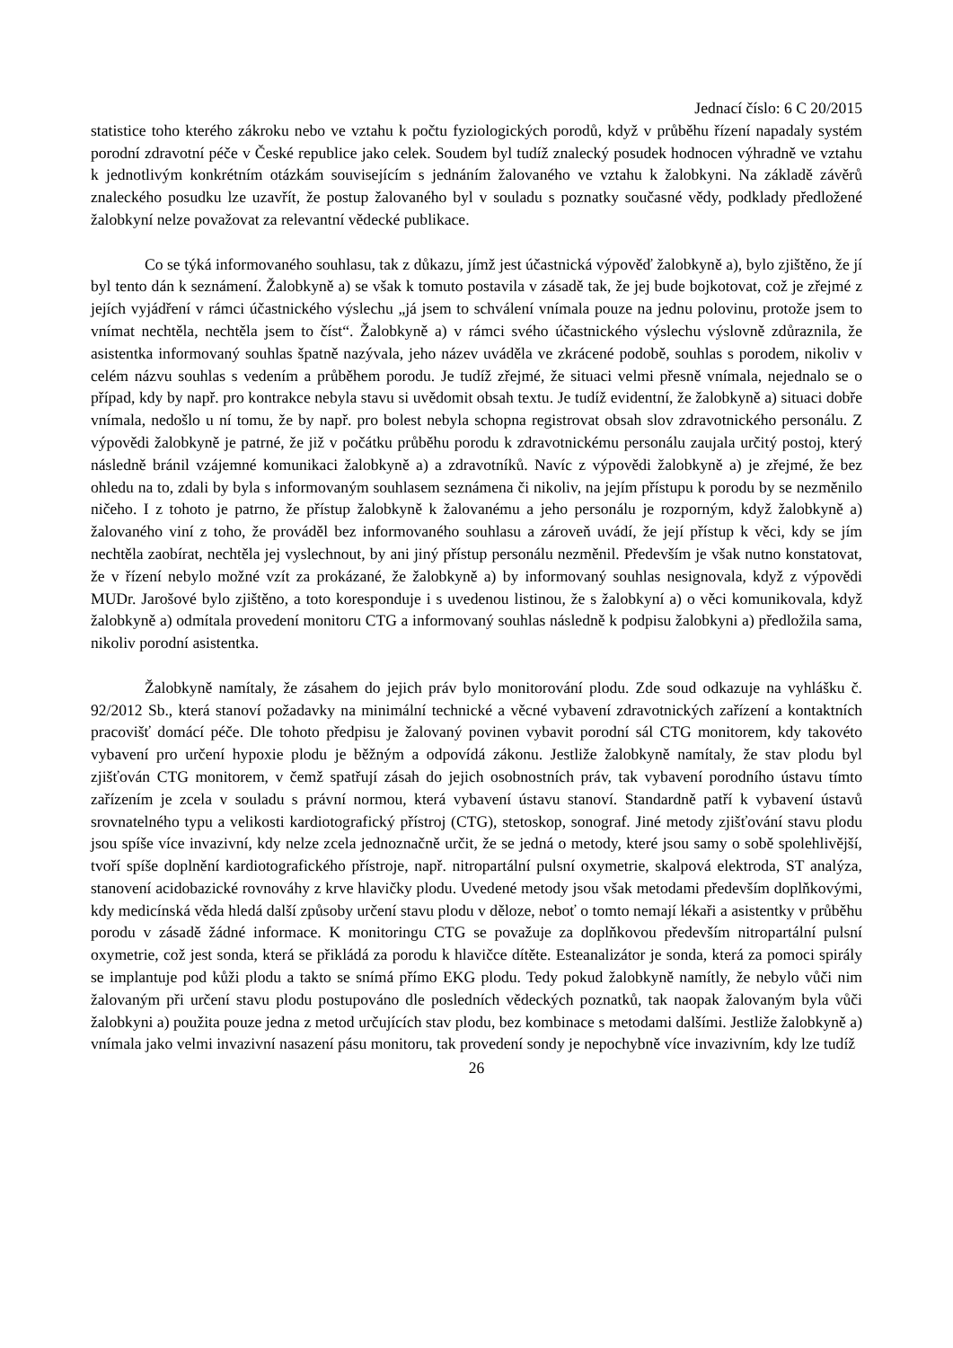Jednací číslo: 6 C 20/2015
statistice toho kterého zákroku nebo ve vztahu k počtu fyziologických porodů, když v průběhu řízení napadaly systém porodní zdravotní péče v České republice jako celek. Soudem byl tudíž znalecký posudek hodnocen výhradně ve vztahu k jednotlivým konkrétním otázkám souvisejícím s jednáním žalovaného ve vztahu k žalobkyni. Na základě závěrů znaleckého posudku lze uzavřít, že postup žalovaného byl v souladu s poznatky současné vědy, podklady předložené žalobkyní nelze považovat za relevantní vědecké publikace.
Co se týká informovaného souhlasu, tak z důkazu, jímž jest účastnická výpověď žalobkyně a), bylo zjištěno, že jí byl tento dán k seznámení. Žalobkyně a) se však k tomuto postavila v zásadě tak, že jej bude bojkotovat, což je zřejmé z jejích vyjádření v rámci účastnického výslechu „já jsem to schválení vnímala pouze na jednu polovinu, protože jsem to vnímat nechtěla, nechtěla jsem to číst“. Žalobkyně a) v rámci svého účastnického výslechu výslovně zdůraznila, že asistentka informovaný souhlas špatně nazývala, jeho název uváděla ve zkrácené podobě, souhlas s porodem, nikoliv v celém názvu souhlas s vedením a průběhem porodu. Je tudíž zřejmé, že situaci velmi přesně vnímala, nejednalo se o případ, kdy by např. pro kontrakce nebyla stavu si uvědomit obsah textu. Je tudíž evidentní, že žalobkyně a) situaci dobře vnímala, nedošlo u ní tomu, že by např. pro bolest nebyla schopna registrovat obsah slov zdravotnického personálu. Z výpovědi žalobkyně je patrné, že již v počátku průběhu porodu k zdravotnickému personálu zaujala určitý postoj, který následně bránil vzájemné komunikaci žalobkyně a) a zdravotníků. Navíc z výpovědi žalobkyně a) je zřejmé, že bez ohledu na to, zdali by byla s informovaným souhlasem seznámena či nikoliv, na jejím přístupu k porodu by se nezměnilo ničeho. I z tohoto je patrno, že přístup žalobkyně k žalovanému a jeho personálu je rozporným, když žalobkyně a) žalovaného viní z toho, že prováděl bez informovaného souhlasu a zároveň uvádí, že její přístup k věci, kdy se jím nechtěla zaobírat, nechtěla jej vyslechnout, by ani jiný přístup personálu nezměnil. Především je však nutno konstatovat, že v řízení nebylo možné vzít za prokázané, že žalobkyně a) by informovaný souhlas nesignovala, když z výpovědi MUDr. Jarošové bylo zjištěno, a toto koresponduje i s uvedenou listinou, že s žalobkyní a) o věci komunikovala, když žalobkyně a) odmítala provedení monitoru CTG a informovaný souhlas následně k podpisu žalobkyni a) předložila sama, nikoliv porodní asistentka.
Žalobkyně namítaly, že zásahem do jejich práv bylo monitorování plodu. Zde soud odkazuje na vyhlášku č. 92/2012 Sb., která stanoví požadavky na minimální technické a věcné vybavení zdravotnických zařízení a kontaktních pracovišť domácí péče. Dle tohoto předpisu je žalovaný povinen vybavit porodní sál CTG monitorem, kdy takovéto vybavení pro určení hypoxie plodu je běžným a odpovídá zákonu. Jestliže žalobkyně namítaly, že stav plodu byl zjišťován CTG monitorem, v čemž spatřují zásah do jejich osobnostních práv, tak vybavení porodního ústavu tímto zařízením je zcela v souladu s právní normou, která vybavení ústavu stanoví. Standardně patří k vybavení ústavů srovnatelného typu a velikosti kardiotografický přístroj (CTG), stetoskop, sonograf. Jiné metody zjišťování stavu plodu jsou spíše více invazivní, kdy nelze zcela jednoznačně určit, že se jedná o metody, které jsou samy o sobě spolehlivější, tvoří spíše doplnění kardiotografického přístroje, např. nitropartální pulsní oxymetrie, skalpová elektroda, ST analýza, stanovení acidobazické rovnováhy z krve hlavičky plodu. Uvedené metody jsou však metodami především doplňkovými, kdy medicínská věda hledá další způsoby určení stavu plodu v děloze, neboť o tomto nemají lékaři a asistentky v průběhu porodu v zásadě žádné informace. K monitoringu CTG se považuje za doplňkovou především nitropartální pulsní oxymetrie, což jest sonda, která se přikládá za porodu k hlavičce dítěte. Esteanalizátor je sonda, která za pomoci spirály se implantuje pod kůži plodu a takto se snímá přímo EKG plodu. Tedy pokud žalobkyně namítly, že nebylo vůči nim žalovaným při určení stavu plodu postupováno dle posledních vědeckých poznatků, tak naopak žalovaným byla vůči žalobkyni a) použita pouze jedna z metod určujících stav plodu, bez kombinace s metodami dalšími. Jestliže žalobkyně a) vnímala jako velmi invazivní nasazení pásu monitoru, tak provedení sondy je nepochybně více invazivním, kdy lze tudíž
26